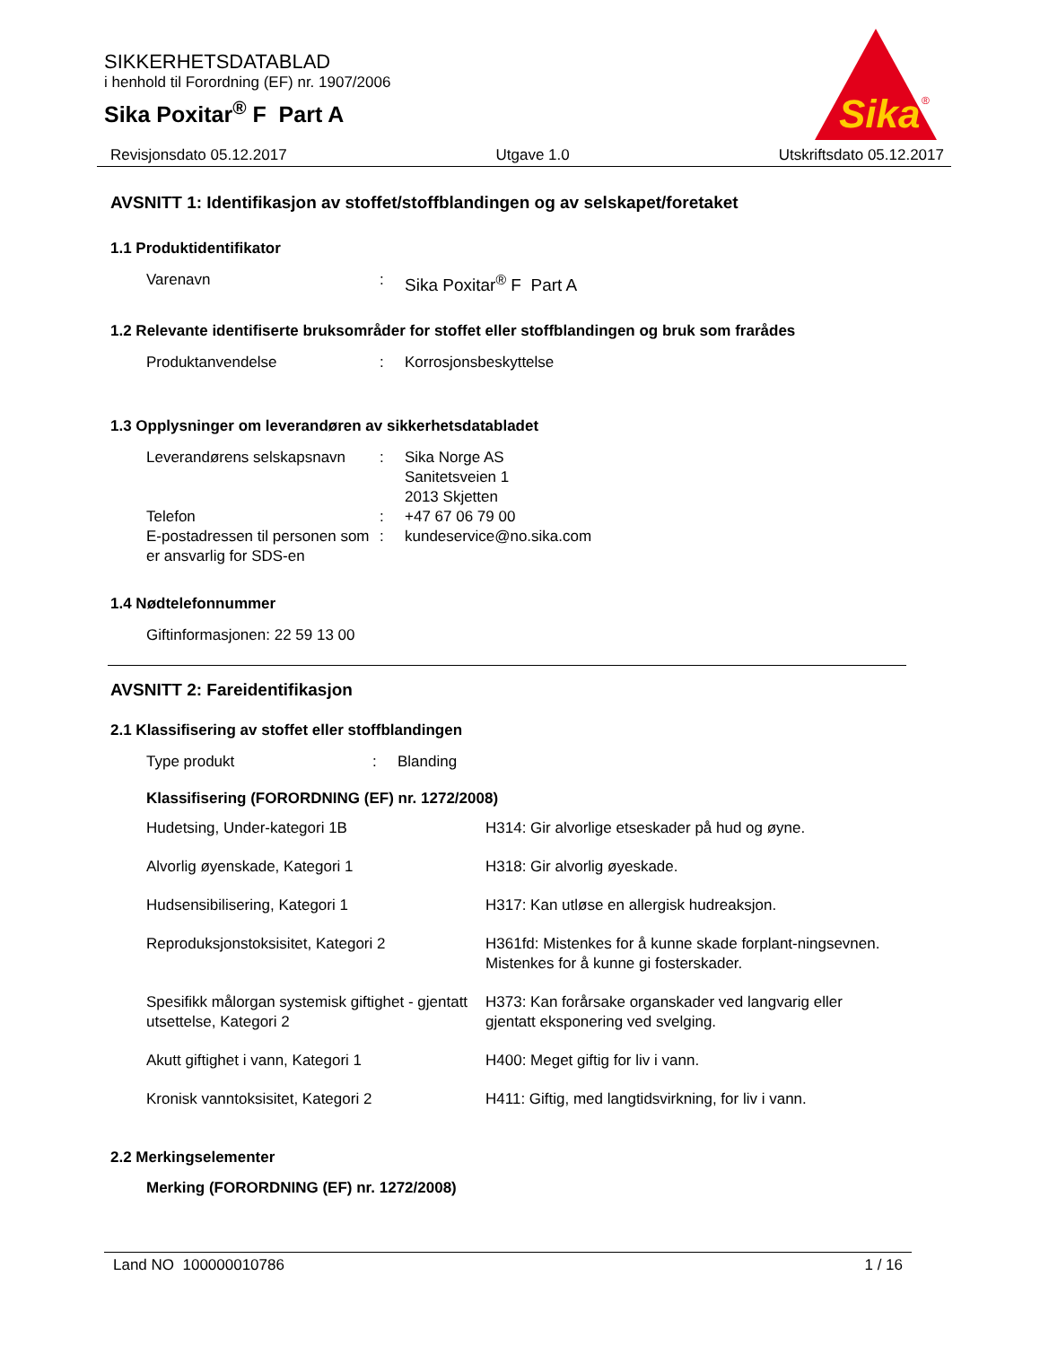SIKKERHETSDATABLAD
i henhold til Forordning (EF) nr. 1907/2006
Sika Poxitar<sup>®</sup> F Part A
Sika
®
Revisjonsdato 05.12.2017 Utgave 1.0 Utskriftsdato 05.12.2017
AVSNITT 1: Identifikasjon av stoffet/stoffblandingen og av selskapet/foretaket
1.1 Produktidentifikator
Varenavn : Sika Poxitar<sup>®</sup> F Part A
1.2 Relevante identifiserte bruksområder for stoffet eller stoffblandingen og bruk som frarådes
Produktanvendelse : Korrosjonsbeskyttelse
1.3 Opplysninger om leverandøren av sikkerhetsdatabladet
Leverandørens selskapsnavn
: Sika Norge AS
Sanitetsveien 1
2013 Skjetten
Telefon : +47 67 06 79 00
E-postadressen til personen som er ansvarlig for SDS-en
: kundeservice@no.sika.com
1.4 Nødtelefonnummer
Giftinformasjonen: 22 59 13 00
AVSNITT 2: Fareidentifikasjon
2.1 Klassifisering av stoffet eller stoffblandingen
Type produkt : Blanding
Klassifisering (FORORDNING (EF) nr. 1272/2008)
Hudetsing, Under-kategori 1B
H314: Gir alvorlige etseskader på hud og øyne.
Alvorlig øyenskade, Kategori 1
H318: Gir alvorlig øyeskade.
Hudsensibilisering, Kategori 1
H317: Kan utløse en allergisk hudreaksjon.
Reproduksjonstoksisitet, Kategori 2
H361fd: Mistenkes for å kunne skade forplant-ningsevnen. Mistenkes for å kunne gi fosterskader.
Spesifikk målorgan systemisk giftighet - gjentatt utsettelse, Kategori 2
H373: Kan forårsake organskader ved langvarig eller gjentatt eksponering ved svelging.
Akutt giftighet i vann, Kategori 1
H400: Meget giftig for liv i vann.
Kronisk vanntoksisitet, Kategori 2
H411: Giftig, med langtidsvirkning, for liv i vann.
2.2 Merkingselementer
Merking (FORORDNING (EF) nr. 1272/2008)
Land NO 100000010786 1 / 16